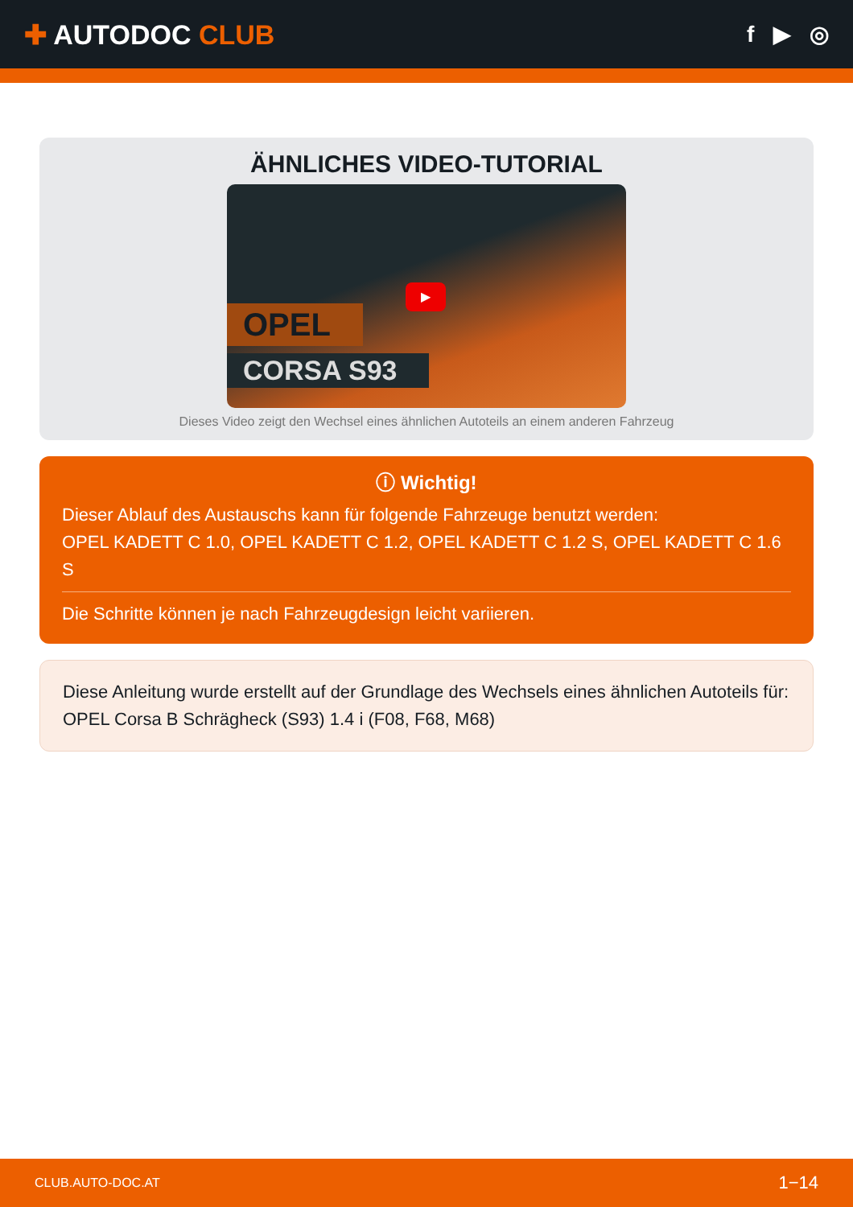✚ AUTODOC CLUB
f ▶ ◎
ÄHNLICHES VIDEO-TUTORIAL
OPEL
CORSA S93
▶
Dieses Video zeigt den Wechsel eines ähnlichen Autoteils an einem anderen Fahrzeug
ⓘ Wichtig!
Dieser Ablauf des Austauschs kann für folgende Fahrzeuge benutzt werden:
OPEL KADETT C 1.0, OPEL KADETT C 1.2, OPEL KADETT C 1.2 S, OPEL KADETT C 1.6 S
Die Schritte können je nach Fahrzeugdesign leicht variieren.
Diese Anleitung wurde erstellt auf der Grundlage des Wechsels eines ähnlichen Autoteils für: OPEL Corsa B Schrägheck (S93) 1.4 i (F08, F68, M68)
CLUB.AUTO-DOC.AT 1−14